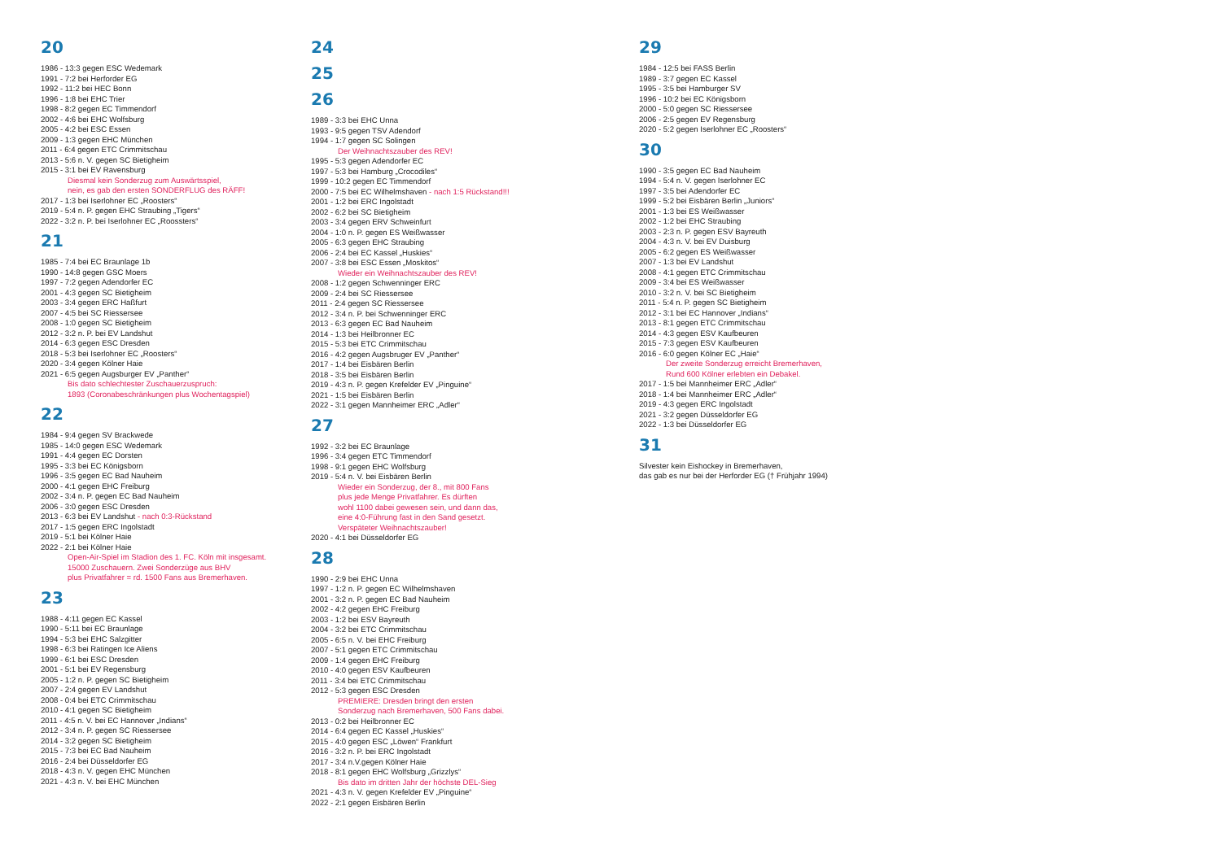20
1986 - 13:3 gegen ESC Wedemark
1991 - 7:2 bei Herforder EG
1992 - 11:2 bei HEC Bonn
1996 - 1:8 bei EHC Trier
1998 - 8:2 gegen EC Timmendorf
2002 - 4:6 bei EHC Wolfsburg
2005 - 4:2 bei ESC Essen
2009 - 1:3 gegen EHC München
2011 - 6:4 gegen ETC Crimmitschau
2013 - 5:6 n. V. gegen SC Bietigheim
2015 - 3:1 bei EV Ravensburg
Diesmal kein Sonderzug zum Auswärtsspiel,
nein, es gab den ersten SONDERFLUG des RÄFF!
2017 - 1:3 bei Iserlohner EC „Roosters“
2019 - 5:4 n. P. gegen EHC Straubing „Tigers“
2022 - 3:2 n. P. bei Iserlohner EC „Roossters“
21
1985 - 7:4 bei EC Braunlage 1b
1990 - 14:8 gegen GSC Moers
1997 - 7:2 gegen Adendorfer EC
2001 - 4:3 gegen SC Bietigheim
2003 - 3:4 gegen ERC Haßfurt
2007 - 4:5 bei SC Riessersee
2008 - 1:0 gegen SC Bietigheim
2012 - 3:2 n. P. bei EV Landshut
2014 - 6:3 gegen ESC Dresden
2018 - 5:3 bei Iserlohner EC „Roosters“
2020 - 3:4 gegen Kölner Haie
2021 - 6:5 gegen Augsburger EV „Panther“Bis dato schlechtester Zuschauerzuspruch:
1893 (Coronabeschränkungen plus Wochentagspiel)
22
1984 - 9:4 gegen SV Brackwede
1985 - 14:0 gegen ESC Wedemark
1991 - 4:4 gegen EC Dorsten
1995 - 3:3 bei EC Königsborn
1996 - 3:5 gegen EC Bad Nauheim
2000 - 4:1 gegen EHC Freiburg
2002 - 3:4 n. P. gegen EC Bad Nauheim
2006 - 3:0 gegen ESC Dresden
2013 - 6:3 bei EV Landshut - nach 0:3-Rückstand
2017 - 1:5 gegen ERC Ingolstadt
2019 - 5:1 bei Kölner Haie
2022 - 2:1 bei Kölner Haie
Open-Air-Spiel im Stadion des 1. FC. Köln mit insgesamt.
15000 Zuschauern. Zwei Sonderzüge aus BHV
plus Privatfahrer = rd. 1500 Fans aus Bremerhaven.
23
1988 - 4:11 gegen EC Kassel
1990 - 5:11 bei EC Braunlage
1994 - 5:3 bei EHC Salzgitter
1998 - 6:3 bei Ratingen Ice Aliens
1999 - 6:1 bei ESC Dresden
2001 - 5:1 bei EV Regensburg
2005 - 1:2 n. P. gegen SC Bietigheim
2007 - 2:4 gegen EV Landshut
2008 - 0:4 bei ETC Crimmitschau
2010 - 4:1 gegen SC Bietigheim
2011 - 4:5 n. V. bei EC Hannover „Indians“
2012 - 3:4 n. P. gegen SC Riessersee
2014 - 3:2 gegen SC Bietigheim
2015 - 7:3 bei EC Bad Nauheim
2016 - 2:4 bei Düsseldorfer EG
2018 - 4:3 n. V. gegen EHC München
2021 - 4:3 n. V. bei EHC München
24
25
26
1989 - 3:3 bei EHC Unna
1993 - 9:5 gegen TSV Adendorf
1994 - 1:7 gegen SC Solingen
Der Weihnachtszauber des REV!
1995 - 5:3 gegen Adendorfer EC
1997 - 5:3 bei Hamburg „Crocodiles“
1999 - 10:2 gegen EC Timmendorf
2000 - 7:5 bei EC Wilhelmshaven - nach 1:5 Rückstand!!!
2001 - 1:2 bei ERC Ingolstadt
2002 - 6:2 bei SC Bietigheim
2003 - 3:4 gegen ERV Schweinfurt
2004 - 1:0 n. P. gegen ES Weißwasser
2005 - 6:3 gegen EHC Straubing
2006 - 2:4 bei EC Kassel „Huskies“
2007 - 3:8 bei ESC Essen „Moskitos“Wieder ein Weihnachtszauber des REV!
2008 - 1:2 gegen Schwenninger ERC
2009 - 2:4 bei SC Riessersee
2011 - 2:4 gegen SC Riessersee
2012 - 3:4 n. P. bei Schwenninger ERC
2013 - 6:3 gegen EC Bad Nauheim
2014 - 1:3 bei Heilbronner EC
2015 - 5:3 bei ETC Crimmitschau
2016 - 4:2 gegen Augsbruger EV „Panther“
2017 - 1:4 bei Eisbären Berlin
2018 - 3:5 bei Eisbären Berlin
2019 - 4:3 n. P. gegen Krefelder EV „Pinguine“
2021 - 1:5 bei Eisbären Berlin
2022 - 3:1 gegen Mannheimer ERC „Adler“
27
1992 - 3:2 bei EC Braunlage
1996 - 3:4 gegen ETC Timmendorf
1998 - 9:1 gegen EHC Wolfsburg
2019 - 5:4 n. V. bei Eisbären Berlin
Wieder ein Sonderzug, der 8., mit 800 Fans
plus jede Menge Privatfahrer. Es dürften
wohl 1100 dabei gewesen sein, und dann das,
eine 4:0-Führung fast in den Sand gesetzt.
Verspäteter Weihnachtszauber!
2020 - 4:1 bei Düsseldorfer EG
28
1990 - 2:9 bei EHC Unna
1997 - 1:2 n. P. gegen EC Wilhelmshaven
2001 - 3:2 n. P. gegen EC Bad Nauheim
2002 - 4:2 gegen EHC Freiburg
2003 - 1:2 bei ESV Bayreuth
2004 - 3:2 bei ETC Crimmitschau
2005 - 6:5 n. V. bei EHC Freiburg
2007 - 5:1 gegen ETC Crimmitschau
2009 - 1:4 gegen EHC Freiburg
2010 - 4:0 gegen ESV Kaufbeuren
2011 - 3:4 bei ETC Crimmitschau
2012 - 5:3 gegen ESC Dresden
PREMIERE: Dresden bringt den ersten
Sonderzug nach Bremerhaven, 500 Fans dabei.
2013 - 0:2 bei Heilbronner EC
2014 - 6:4 gegen EC Kassel „Huskies“
2015 - 4:0 gegen ESC „Löwen“ Frankfurt
2016 - 3:2 n. P. bei ERC Ingolstadt
2017 - 3:4 n.V.gegen Kölner Haie
2018 - 8:1 gegen EHC Wolfsburg „Grizzlys“Bis dato im dritten Jahr der höchste DEL-Sieg
2021 - 4:3 n. V. gegen Krefelder EV „Pinguine“
2022 - 2:1 gegen Eisbären Berlin
29
1984 - 12:5 bei FASS Berlin
1989 - 3:7 gegen EC Kassel
1995 - 3:5 bei Hamburger SV
1996 - 10:2 bei EC Königsborn
2000 - 5:0 gegen SC Riessersee
2006 - 2:5 gegen EV Regensburg
2020 - 5:2 gegen Iserlohner EC „Roosters“
30
1990 - 3:5 gegen EC Bad Nauheim
1994 - 5:4 n. V. gegen Iserlohner EC
1997 - 3:5 bei Adendorfer EC
1999 - 5:2 bei Eisbären Berlin „Juniors“
2001 - 1:3 bei ES Weißwasser
2002 - 1:2 bei EHC Straubing
2003 - 2:3 n. P. gegen ESV Bayreuth
2004 - 4:3 n. V. bei EV Duisburg
2005 - 6:2 gegen ES Weißwasser
2007 - 1:3 bei EV Landshut
2008 - 4:1 gegen ETC Crimmitschau
2009 - 3:4 bei ES Weißwasser
2010 - 3:2 n. V. bei SC Bietigheim
2011 - 5:4 n. P. gegen SC Bietigheim
2012 - 3:1 bei EC Hannover „Indians“
2013 - 8:1 gegen ETC Crimmitschau
2014 - 4:3 gegen ESV Kaufbeuren
2015 - 7:3 gegen ESV Kaufbeuren
2016 - 6:0 gegen Kölner EC „Haie“Der zweite Sonderzug erreicht Bremerhaven,
Rund 600 Kölner erlebten ein Debakel.
2017 - 1:5 bei Mannheimer ERC „Adler“
2018 - 1:4 bei Mannheimer ERC „Adler“
2019 - 4:3 gegen ERC Ingolstadt
2021 - 3:2 gegen Düsseldorfer EG
2022 - 1:3 bei Düsseldorfer EG
31
Silvester kein Eishockey in Bremerhaven,
das gab es nur bei der Herforder EG († Frühjahr 1994)